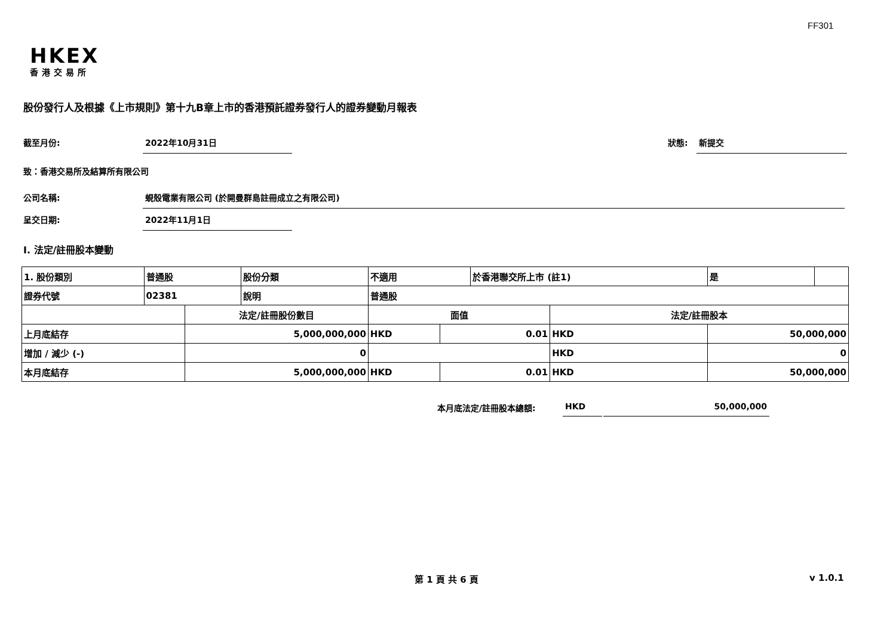FF301
HKEX
香港交易所
股份發行人及根據《上市規則》第十九B章上市的香港預託證券發行人的證券變動月報表
截至月份: 2022年10月31日 狀態: 新提交
致：香港交易所及結算所有限公司
公司名稱: 蜆殼電業有限公司 (於開曼群島註冊成立之有限公司)
呈交日期: 2022年11月1日
I. 法定/註冊股本變動
| 1. 股份類別 | 普通股 | | 股份分類 | 不適用 | | 於香港聯交所上市 (註1) | | 是 | |
| 證券代號 | 02381 | | 說明 | 普通股 | | | | | |
| | | 法定/註冊股份數目 | | 面值 | | | 法定/註冊股本 | | |
| 上月底結存 | | 5,000,000,000 | | HKD | 0.01 | | HKD | 50,000,000 | |
| 增加 / 減少 (-) | | 0 | | | | | HKD | 0 | |
| 本月底結存 | | 5,000,000,000 | | HKD | 0.01 | | HKD | 50,000,000 | |
本月底法定/註冊股本總額: HKD 50,000,000
第 1 頁 共 6 頁 v 1.0.1